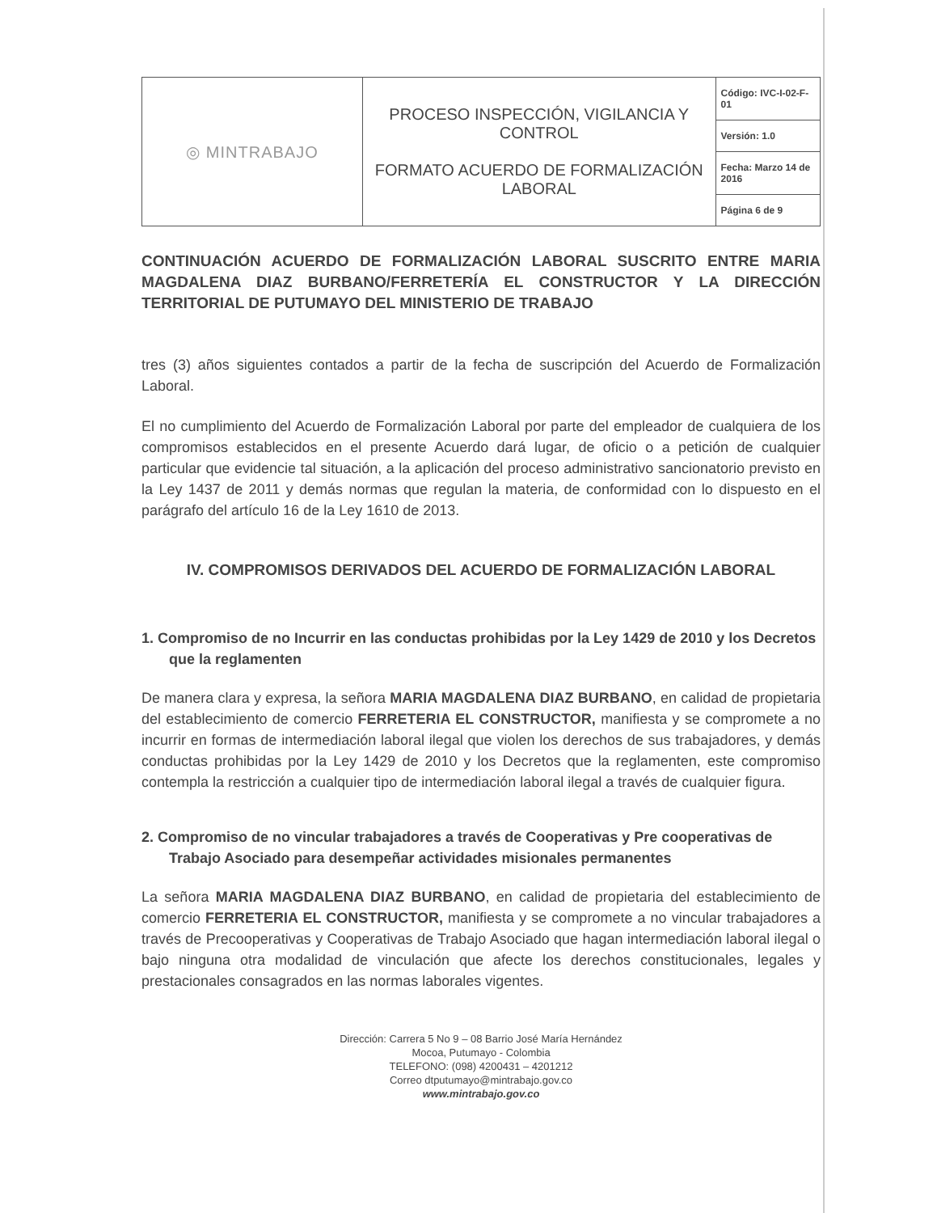| ◎ MINTRABAJO | PROCESO INSPECCIÓN, VIGILANCIA Y CONTROL FORMATO ACUERDO DE FORMALIZACIÓN LABORAL | Código: IVC-I-02-F-01 |
| | | Versión: 1.0 |
| | | Fecha: Marzo 14 de 2016 |
| | | Página 6 de 9 |
CONTINUACIÓN ACUERDO DE FORMALIZACIÓN LABORAL SUSCRITO ENTRE MARIA MAGDALENA DIAZ BURBANO/FERRETERÍA EL CONSTRUCTOR Y LA DIRECCIÓN TERRITORIAL DE PUTUMAYO DEL MINISTERIO DE TRABAJO
tres (3) años siguientes contados a partir de la fecha de suscripción del Acuerdo de Formalización Laboral.
El no cumplimiento del Acuerdo de Formalización Laboral por parte del empleador de cualquiera de los compromisos establecidos en el presente Acuerdo dará lugar, de oficio o a petición de cualquier particular que evidencie tal situación, a la aplicación del proceso administrativo sancionatorio previsto en la Ley 1437 de 2011 y demás normas que regulan la materia, de conformidad con lo dispuesto en el parágrafo del artículo 16 de la Ley 1610 de 2013.
IV. COMPROMISOS DERIVADOS DEL ACUERDO DE FORMALIZACIÓN LABORAL
1. Compromiso de no Incurrir en las conductas prohibidas por la Ley 1429 de 2010 y los Decretos que la reglamenten
De manera clara y expresa, la señora MARIA MAGDALENA DIAZ BURBANO, en calidad de propietaria del establecimiento de comercio FERRETERIA EL CONSTRUCTOR, manifiesta y se compromete a no incurrir en formas de intermediación laboral ilegal que violen los derechos de sus trabajadores, y demás conductas prohibidas por la Ley 1429 de 2010 y los Decretos que la reglamenten, este compromiso contempla la restricción a cualquier tipo de intermediación laboral ilegal a través de cualquier figura.
2. Compromiso de no vincular trabajadores a través de Cooperativas y Pre cooperativas de Trabajo Asociado para desempeñar actividades misionales permanentes
La señora MARIA MAGDALENA DIAZ BURBANO, en calidad de propietaria del establecimiento de comercio FERRETERIA EL CONSTRUCTOR, manifiesta y se compromete a no vincular trabajadores a través de Precooperativas y Cooperativas de Trabajo Asociado que hagan intermediación laboral ilegal o bajo ninguna otra modalidad de vinculación que afecte los derechos constitucionales, legales y prestacionales consagrados en las normas laborales vigentes.
Dirección: Carrera 5 No 9 – 08 Barrio José María Hernández
Mocoa, Putumayo - Colombia
TELEFONO: (098) 4200431 – 4201212
Correo dtputumayo@mintrabajo.gov.co
www.mintrabajo.gov.co